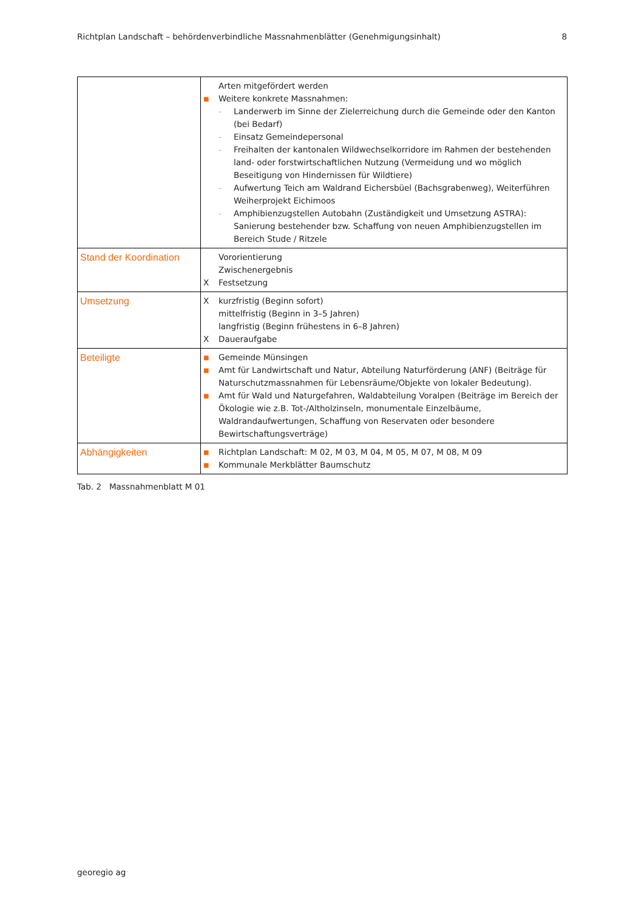Richtplan Landschaft – behördenverbindliche Massnahmenblätter (Genehmigungsinhalt) 8
| | Arten mitgefördert werden ■ Weitere konkrete Massnahmen: – Landerwerb im Sinne der Zielerreichung durch die Gemeinde oder den Kanton (bei Bedarf) – Einsatz Gemeindepersonal – Freihalten der kantonalen Wildwechselkorridore im Rahmen der bestehenden land- oder forstwirtschaftlichen Nutzung (Vermeidung und wo möglich Beseitigung von Hindernissen für Wildtiere) – Aufwertung Teich am Waldrand Eichersbüel (Bachsgrabenweg), Weiterführen Weiherprojekt Eichimoos – Amphibienzugstellen Autobahn (Zuständigkeit und Umsetzung ASTRA): Sanierung bestehender bzw. Schaffung von neuen Amphibienzugstellen im Bereich Stude / Ritzele |
| Stand der Koordination | Vororientierung Zwischenergebnis X Festsetzung |
| Umsetzung | X kurzfristig (Beginn sofort) mittelfristig (Beginn in 3–5 Jahren) langfristig (Beginn frühestens in 6–8 Jahren) X Daueraufgabe |
| Beteiligte | ■ Gemeinde Münsingen ■ Amt für Landwirtschaft und Natur, Abteilung Naturförderung (ANF) (Beiträge für Naturschutzmassnahmen für Lebensräume/Objekte von lokaler Bedeutung). ■ Amt für Wald und Naturgefahren, Waldabteilung Voralpen (Beiträge im Bereich der Ökologie wie z.B. Tot-/Altholzinseln, monumentale Einzelbäume, Waldrandaufwertungen, Schaffung von Reservaten oder besondere Bewirtschaftungsverträge) |
| Abhängigkeiten | ■ Richtplan Landschaft: M 02, M 03, M 04, M 05, M 07, M 08, M 09 ■ Kommunale Merkblätter Baumschutz |
Tab. 2 Massnahmenblatt M 01
georegio ag